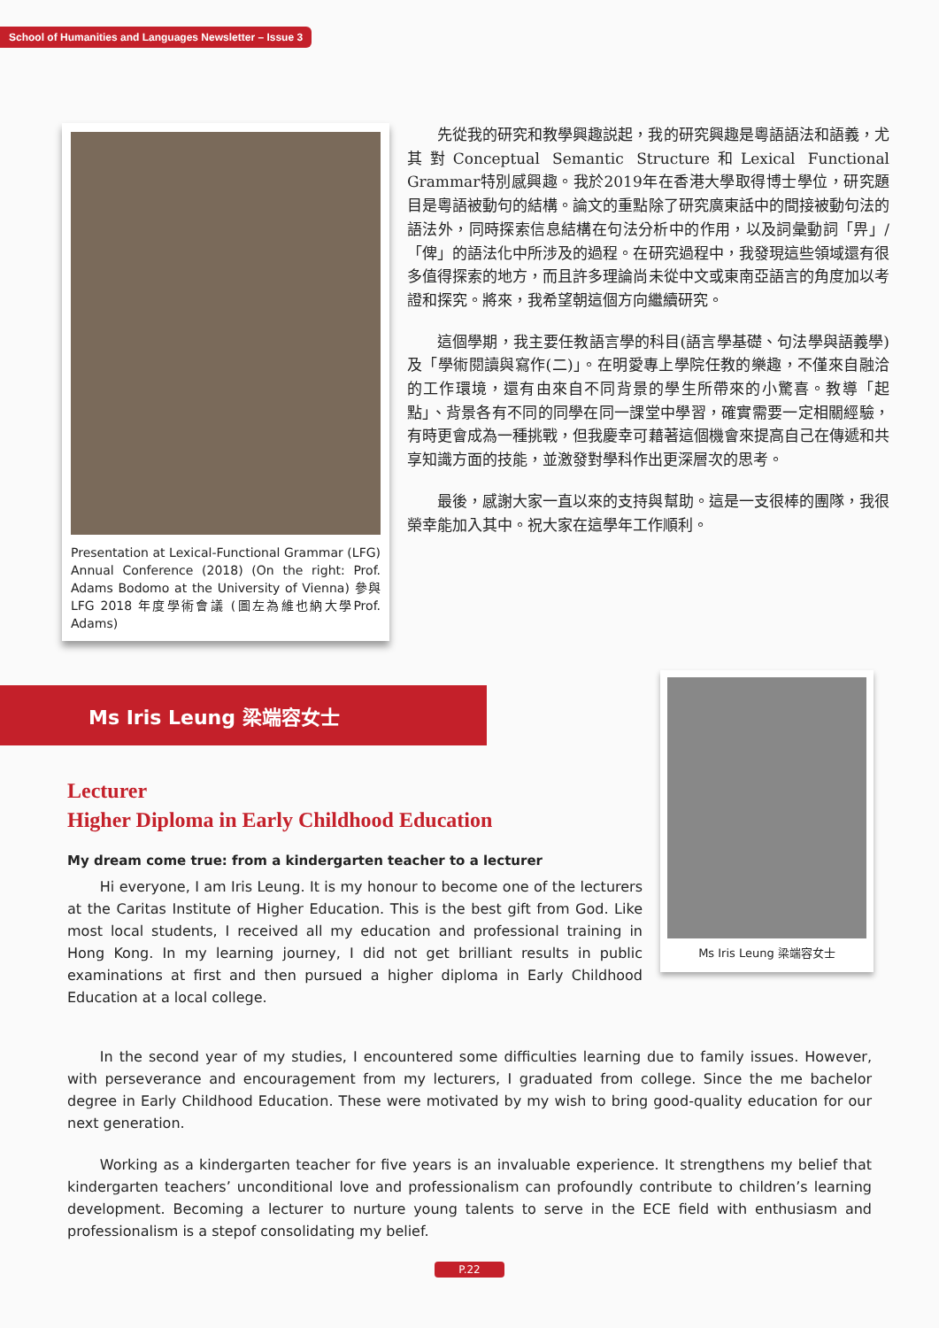School of Humanities and Languages Newsletter – Issue 3
Presentation at Lexical-Functional Grammar (LFG) Annual Conference (2018) (On the right: Prof. Adams Bodomo at the University of Vienna) 參與LFG 2018 年度學術會議 (圖左為維也納大學Prof. Adams)
先從我的研究和教學興趣説起，我的研究興趣是粵語語法和語義，尤其對Conceptual Semantic Structure和Lexical Functional Grammar特別感興趣。我於2019年在香港大學取得博士學位，研究題目是粵語被動句的結構。論文的重點除了研究廣東話中的間接被動句法的語法外，同時探索信息結構在句法分析中的作用，以及詞彙動詞「畀」/「俾」的語法化中所涉及的過程。在研究過程中，我發現這些領域還有很多值得探索的地方，而且許多理論尚未從中文或東南亞語言的角度加以考證和探究。將來，我希望朝這個方向繼續研究。
這個學期，我主要任教語言學的科目(語言學基礎、句法學與語義學)及「學術閱讀與寫作(二)」。在明愛專上學院任教的樂趣，不僅來自融洽的工作環境，還有由來自不同背景的學生所帶來的小驚喜。教導「起點」、背景各有不同的同學在同一課堂中學習，確實需要一定相關經驗，有時更會成為一種挑戰，但我慶幸可藉著這個機會來提高自己在傳遞和共享知識方面的技能，並激發對學科作出更深層次的思考。
最後，感謝大家一直以來的支持與幫助。這是一支很棒的團隊，我很榮幸能加入其中。祝大家在這學年工作順利。
Ms Iris Leung 梁端容女士
Lecturer
Higher Diploma in Early Childhood Education
My dream come true: from a kindergarten teacher to a lecturer
Hi everyone, I am Iris Leung. It is my honour to become one of the lecturers at the Caritas Institute of Higher Education. This is the best gift from God. Like most local students, I received all my education and professional training in Hong Kong. In my learning journey, I did not get brilliant results in public examinations at first and then pursued a higher diploma in Early Childhood Education at a local college.
Ms Iris Leung 梁端容女士
In the second year of my studies, I encountered some difficulties learning due to family issues. However, with perseverance and encouragement from my lecturers, I graduated from college. Since the me bachelor degree in Early Childhood Education. These were motivated by my wish to bring good-quality education for our next generation.
Working as a kindergarten teacher for five years is an invaluable experience. It strengthens my belief that kindergarten teachers’ unconditional love and professionalism can profoundly contribute to children’s learning development. Becoming a lecturer to nurture young talents to serve in the ECE field with enthusiasm and professionalism is a stepof consolidating my belief.
P.22